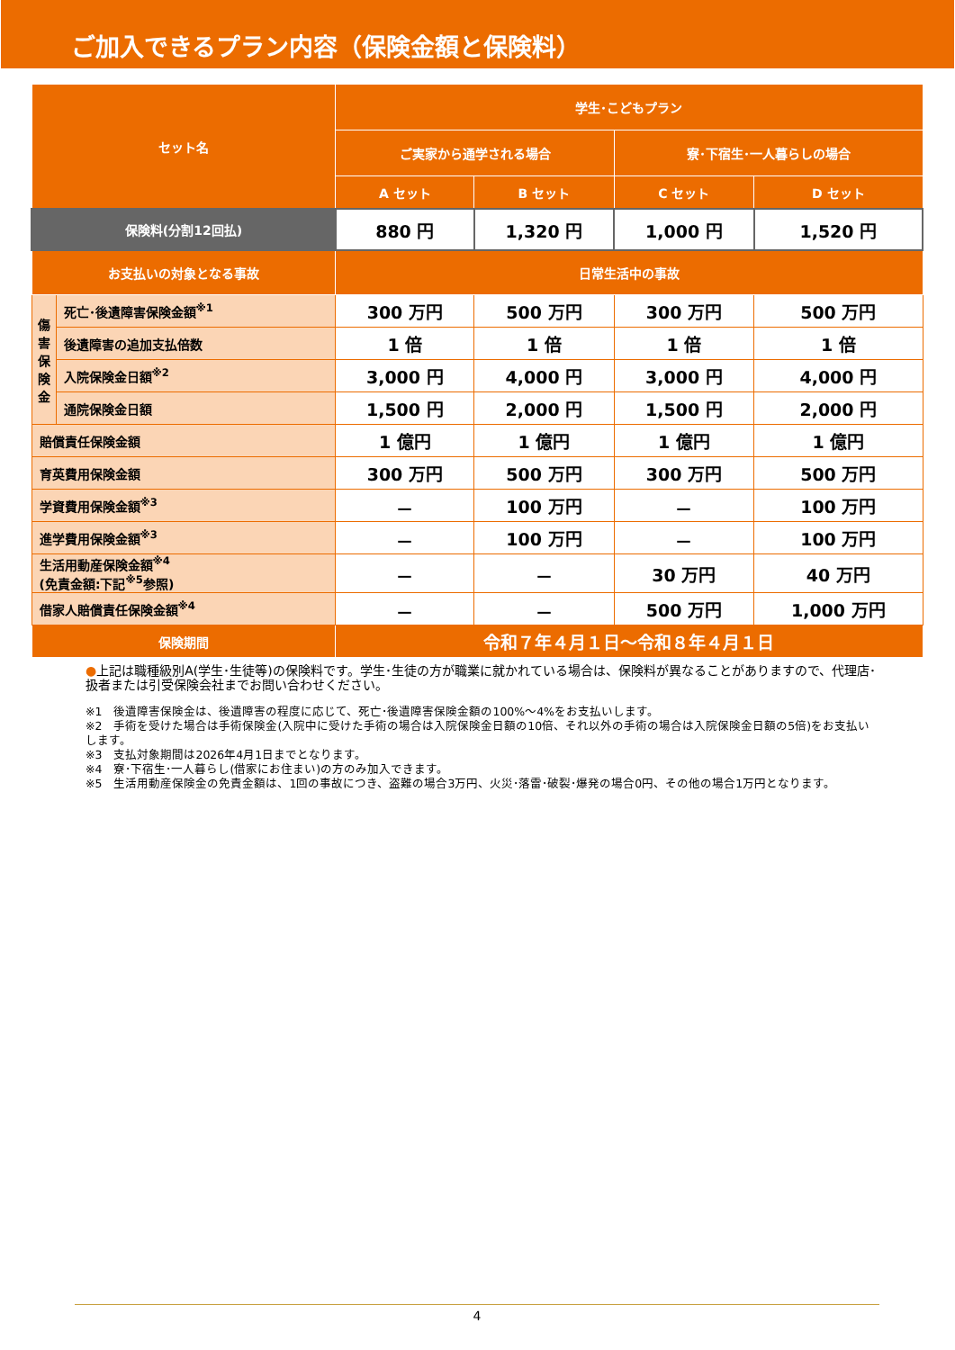ご加入できるプラン内容（保険金額と保険料）
| セット名 | | 学生･こどもプラン | | | |
| --- | --- | --- | --- | --- | --- |
| | | ご実家から通学される場合 | | 寮･下宿生･一人暮らしの場合 | |
| | | A セット | B セット | C セット | D セット |
| 保険料(分割12回払) | | 880 円 | 1,320 円 | 1,000 円 | 1,520 円 |
| お支払いの対象となる事故 | | 日常生活中の事故 | | | |
| 傷 害 保 険 金 | 死亡･後遺障害保険金額<sup>※1</sup> | 300 万円 | 500 万円 | 300 万円 | 500 万円 |
| | 後遺障害の追加支払倍数 | 1 倍 | 1 倍 | 1 倍 | 1 倍 |
| | 入院保険金日額<sup>※2</sup> | 3,000 円 | 4,000 円 | 3,000 円 | 4,000 円 |
| | 通院保険金日額 | 1,500 円 | 2,000 円 | 1,500 円 | 2,000 円 |
| 賠償責任保険金額 | | 1 億円 | 1 億円 | 1 億円 | 1 億円 |
| 育英費用保険金額 | | 300 万円 | 500 万円 | 300 万円 | 500 万円 |
| 学資費用保険金額<sup>※3</sup> | | － | 100 万円 | － | 100 万円 |
| 進学費用保険金額<sup>※3</sup> | | － | 100 万円 | － | 100 万円 |
| 生活用動産保険金額<sup>※4</sup> (免責金額:下記<sup>※5</sup>参照) | | － | － | 30 万円 | 40 万円 |
| 借家人賠償責任保険金額<sup>※4</sup> | | － | － | 500 万円 | 1,000 万円 |
| 保険期間 | | 令和７年４月１日～令和８年４月１日 | | | |
●上記は職種級別A(学生･生徒等)の保険料です。学生･生徒の方が職業に就かれている場合は、保険料が異なることがありますので、代理店･扱者または引受保険会社までお問い合わせください。
※1　後遺障害保険金は、後遺障害の程度に応じて、死亡･後遺障害保険金額の100%～4%をお支払いします。
※2　手術を受けた場合は手術保険金(入院中に受けた手術の場合は入院保険金日額の10倍、それ以外の手術の場合は入院保険金日額の5倍)をお支払いします。
※3　支払対象期間は2026年4月1日までとなります。
※4　寮･下宿生･一人暮らし(借家にお住まい)の方のみ加入できます。
※5　生活用動産保険金の免責金額は、1回の事故につき、盗難の場合3万円、火災･落雷･破裂･爆発の場合0円、その他の場合1万円となります。
4